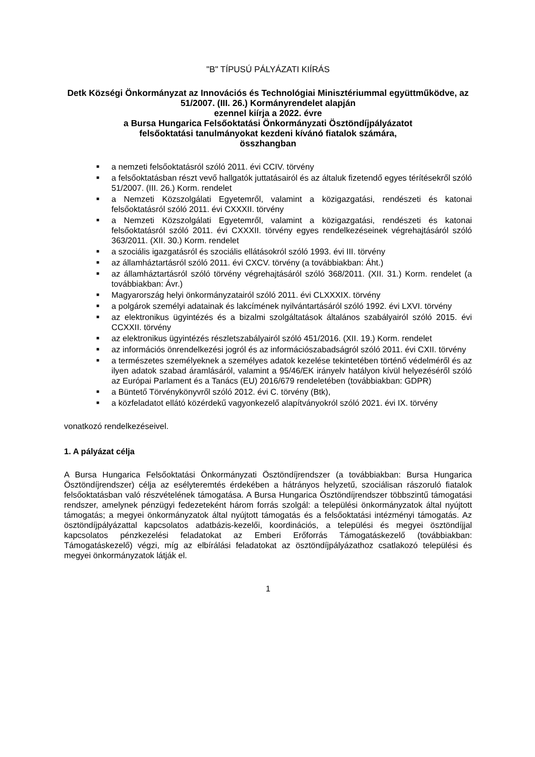"B" TÍPUSÚ PÁLYÁZATI KIÍRÁS
Detk Községi Önkormányzat az Innovációs és Technológiai Minisztériummal együttműködve, az 51/2007. (III. 26.) Kormányrendelet alapján
ezennel kiírja a 2022. évre
a Bursa Hungarica Felsőoktatási Önkormányzati Ösztöndíjpályázatot
felsőoktatási tanulmányokat kezdeni kívánó fiatalok számára,
összhangban
■ a nemzeti felsőoktatásról szóló 2011. évi CCIV. törvény
■ a felsőoktatásban részt vevő hallgatók juttatásairól és az általuk fizetendő egyes térítésekről szóló 51/2007. (III. 26.) Korm. rendelet
■ a Nemzeti Közszolgálati Egyetemről, valamint a közigazgatási, rendészeti és katonai felsőoktatásról szóló 2011. évi CXXXII. törvény
■ a Nemzeti Közszolgálati Egyetemről, valamint a közigazgatási, rendészeti és katonai felsőoktatásról szóló 2011. évi CXXXII. törvény egyes rendelkezéseinek végrehajtásáról szóló 363/2011. (XII. 30.) Korm. rendelet
■ a szociális igazgatásról és szociális ellátásokról szóló 1993. évi III. törvény
■ az államháztartásról szóló 2011. évi CXCV. törvény (a továbbiakban: Áht.)
■ az államháztartásról szóló törvény végrehajtásáról szóló 368/2011. (XII. 31.) Korm. rendelet (a továbbiakban: Ávr.)
■ Magyarország helyi önkormányzatairól szóló 2011. évi CLXXXIX. törvény
■ a polgárok személyi adatainak és lakcímének nyilvántartásáról szóló 1992. évi LXVI. törvény
■ az elektronikus ügyintézés és a bizalmi szolgáltatások általános szabályairól szóló 2015. évi CCXXII. törvény
■ az elektronikus ügyintézés részletszabályairól szóló 451/2016. (XII. 19.) Korm. rendelet
■ az információs önrendelkezési jogról és az információszabadságról szóló 2011. évi CXII. törvény
■ a természetes személyeknek a személyes adatok kezelése tekintetében történő védelméről és az ilyen adatok szabad áramlásáról, valamint a 95/46/EK irányelv hatályon kívül helyezéséről szóló az Európai Parlament és a Tanács (EU) 2016/679 rendeletében (továbbiakban: GDPR)
■ a Büntető Törvénykönyvről szóló 2012. évi C. törvény (Btk),
■ a közfeladatot ellátó közérdekű vagyonkezelő alapítványokról szóló 2021. évi IX. törvény
vonatkozó rendelkezéseivel.
1. A pályázat célja
A Bursa Hungarica Felsőoktatási Önkormányzati Ösztöndíjrendszer (a továbbiakban: Bursa Hungarica Ösztöndíjrendszer) célja az esélyteremtés érdekében a hátrányos helyzetű, szociálisan rászoruló fiatalok felsőoktatásban való részvételének támogatása. A Bursa Hungarica Ösztöndíjrendszer többszintű támogatási rendszer, amelynek pénzügyi fedezeteként három forrás szolgál: a települési önkormányzatok által nyújtott támogatás; a megyei önkormányzatok által nyújtott támogatás és a felsőoktatási intézményi támogatás. Az ösztöndíjpályázattal kapcsolatos adatbázis-kezelői, koordinációs, a települési és megyei ösztöndíjjal kapcsolatos pénzkezelési feladatokat az Emberi Erőforrás Támogatáskezelő (továbbiakban: Támogatáskezelő) végzi, míg az elbírálási feladatokat az ösztöndíjpályázathoz csatlakozó települési és megyei önkormányzatok látják el.
1